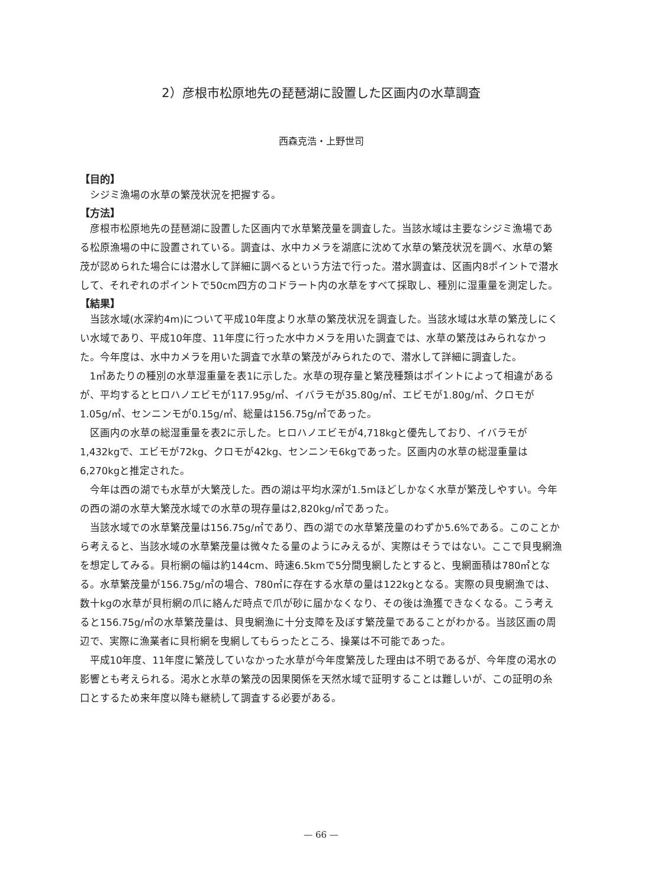2）彦根市松原地先の琵琶湖に設置した区画内の水草調査
西森克浩・上野世司
【目的】
シジミ漁場の水草の繁茂状況を把握する。
【方法】
彦根市松原地先の琵琶湖に設置した区画内で水草繁茂量を調査した。当該水域は主要なシジミ漁場である松原漁場の中に設置されている。調査は、水中カメラを湖底に沈めて水草の繁茂状況を調べ、水草の繁茂が認められた場合には潜水して詳細に調べるという方法で行った。潜水調査は、区画内8ポイントで潜水して、それぞれのポイントで50cm四方のコドラート内の水草をすべて採取し、種別に湿重量を測定した。
【結果】
当該水域(水深約4m)について平成10年度より水草の繁茂状況を調査した。当該水域は水草の繁茂しにくい水域であり、平成10年度、11年度に行った水中カメラを用いた調査では、水草の繁茂はみられなかった。今年度は、水中カメラを用いた調査で水草の繁茂がみられたので、潜水して詳細に調査した。
1㎡あたりの種別の水草湿重量を表1に示した。水草の現存量と繁茂種類はポイントによって相違があるが、平均するとヒロハノエビモが117.95g/㎡、イバラモが35.80g/㎡、エビモが1.80g/㎡、クロモが1.05g/㎡、センニンモが0.15g/㎡、総量は156.75g/㎡であった。
区画内の水草の総湿重量を表2に示した。ヒロハノエビモが4,718kgと優先しており、イバラモが1,432kgで、エビモが72kg、クロモが42kg、センニンモ6kgであった。区画内の水草の総湿重量は6,270kgと推定された。
今年は西の湖でも水草が大繁茂した。西の湖は平均水深が1.5mほどしかなく水草が繁茂しやすい。今年の西の湖の水草大繁茂水域での水草の現存量は2,820kg/㎡であった。
当該水域での水草繁茂量は156.75g/㎡であり、西の湖での水草繁茂量のわずか5.6%である。このことから考えると、当該水域の水草繁茂量は微々たる量のようにみえるが、実際はそうではない。ここで貝曳網漁を想定してみる。貝桁網の幅は約144cm、時速6.5kmで5分間曳網したとすると、曳網面積は780㎡となる。水草繁茂量が156.75g/㎡の場合、780㎡に存在する水草の量は122kgとなる。実際の貝曳網漁では、数十kgの水草が貝桁網の爪に絡んだ時点で爪が砂に届かなくなり、その後は漁獲できなくなる。こう考えると156.75g/㎡の水草繁茂量は、貝曳網漁に十分支障を及ぼす繁茂量であることがわかる。当該区画の周辺で、実際に漁業者に貝桁網を曳網してもらったところ、操業は不可能であった。
平成10年度、11年度に繁茂していなかった水草が今年度繁茂した理由は不明であるが、今年度の渇水の影響とも考えられる。渇水と水草の繁茂の因果関係を天然水域で証明することは難しいが、この証明の糸口とするため来年度以降も継続して調査する必要がある。
— 66 —